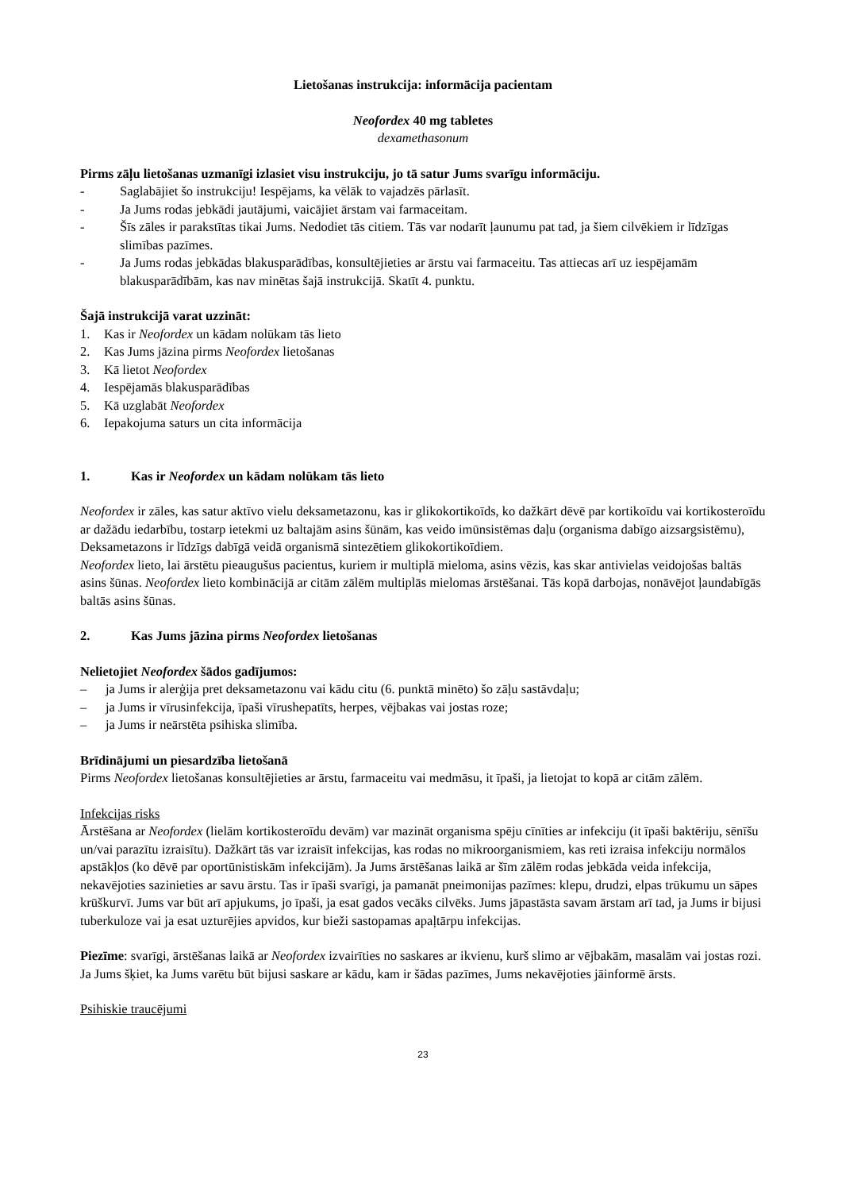Lietošanas instrukcija: informācija pacientam
Neofordex 40 mg tabletes
dexamethasonum
Pirms zāļu lietošanas uzmanīgi izlasiet visu instrukciju, jo tā satur Jums svarīgu informāciju.
- Saglabājiet šo instrukciju! Iespējams, ka vēlāk to vajadzēs pārlasīt.
- Ja Jums rodas jebkādi jautājumi, vaicājiet ārstam vai farmaceitam.
- Šīs zāles ir parakstītas tikai Jums. Nedodiet tās citiem. Tās var nodarīt ļaunumu pat tad, ja šiem cilvēkiem ir līdzīgas slimības pazīmes.
- Ja Jums rodas jebkādas blakusparādības, konsultējieties ar ārstu vai farmaceitu. Tas attiecas arī uz iespējamām blakusparādībām, kas nav minētas šajā instrukcijā. Skatīt 4. punktu.
Šajā instrukcijā varat uzzināt:
1. Kas ir Neofordex un kādam nolūkam tās lieto
2. Kas Jums jāzina pirms Neofordex lietošanas
3. Kā lietot Neofordex
4. Iespējamās blakusparādības
5. Kā uzglabāt Neofordex
6. Iepakojuma saturs un cita informācija
1. Kas ir Neofordex un kādam nolūkam tās lieto
Neofordex ir zāles, kas satur aktīvo vielu deksametazonu, kas ir glikokortikoīds, ko dažkārt dēvē par kortikoīdu vai kortikosteroīdu ar dažādu iedarbību, tostarp ietekmi uz baltajām asins šūnām, kas veido imūnsistēmas daļu (organisma dabīgo aizsargsistēmu), Deksametazons ir līdzīgs dabīgā veidā organismā sintezētiem glikokortikoīdiem.
Neofordex lieto, lai ārstētu pieaugušus pacientus, kuriem ir multiplā mieloma, asins vēzis, kas skar antivielas veidojošas baltās asins šūnas. Neofordex lieto kombinācijā ar citām zālēm multiplās mielomas ārstēšanai. Tās kopā darbojas, nonāvējot ļaundabīgās baltās asins šūnas.
2. Kas Jums jāzina pirms Neofordex lietošanas
Nelietojiet Neofordex šādos gadījumos:
– ja Jums ir alerģija pret deksametazonu vai kādu citu (6. punktā minēto) šo zāļu sastāvdaļu;
– ja Jums ir vīrusinfekcija, īpaši vīrushepatīts, herpes, vējbakas vai jostas roze;
– ja Jums ir neārstēta psihiska slimība.
Brīdinājumi un piesardzība lietošanā
Pirms Neofordex lietošanas konsultējieties ar ārstu, farmaceitu vai medmāsu, it īpaši, ja lietojat to kopā ar citām zālēm.
Infekcijas risks
Ārstēšana ar Neofordex (lielām kortikosteroīdu devām) var mazināt organisma spēju cīnīties ar infekciju (it īpaši baktēriju, sēnīšu un/vai parazītu izraisītu). Dažkārt tās var izraisīt infekcijas, kas rodas no mikroorganismiem, kas reti izraisa infekciju normālos apstākļos (ko dēvē par oportūnistiskām infekcijām). Ja Jums ārstēšanas laikā ar šīm zālēm rodas jebkāda veida infekcija, nekavējoties sazinieties ar savu ārstu. Tas ir īpaši svarīgi, ja pamanāt pneimonijas pazīmes: klepu, drudzi, elpas trūkumu un sāpes krūškurvī. Jums var būt arī apjukums, jo īpaši, ja esat gados vecāks cilvēks. Jums jāpastāsta savam ārstam arī tad, ja Jums ir bijusi tuberkuloze vai ja esat uzturējies apvidos, kur bieži sastopamas apaļtārpu infekcijas.
Piezīme: svarīgi, ārstēšanas laikā ar Neofordex izvairīties no saskares ar ikvienu, kurš slimo ar vējbakām, masalām vai jostas rozi. Ja Jums šķiet, ka Jums varētu būt bijusi saskare ar kādu, kam ir šādas pazīmes, Jums nekavējoties jāinformē ārsts.
Psihiskie traucējumi
23